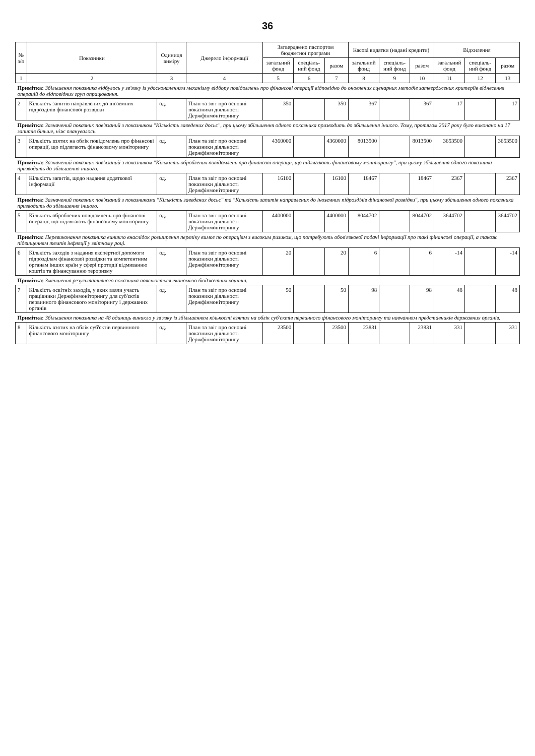36
| № з/п | Показники | Одиниця виміру | Джерело інформації | Затверджено паспортом бюджетної програми | | | Касові видатки (надані кредити) | | | Відхилення | | |
| --- | --- | --- | --- | --- | --- | --- | --- | --- | --- | --- | --- | --- |
| | | | | загальний фонд | спеціаль-ний фонд | разом | загальний фонд | спеціаль-ний фонд | разом | загальний фонд | спеціаль-ний фонд | разом |
| 1 | 2 | 3 | 4 | 5 | 6 | 7 | 8 | 9 | 10 | 11 | 12 | 13 |
| Примітка: Збільшення показника відбулось у зв'язку із удосконаленням механізму відбору повідомлень про фінансові операції відповідно до оновлених сценарних методів затверджених критеріїв віднесення операцій до відповідних груп опрацювання. | | | | | | | | | | | | |
| 2 | Кількість запитів направлених до іноземних підрозділів фінансової розвідки | од. | План та звіт про основні показники діяльності Держфінмоніторингу | 350 | | 350 | 367 | | 367 | 17 | | 17 |
| Примітка: Зазначений показник пов'язаний з показником "Кількість заведених досьє", при цьому збільшення одного показника призводить до збільшення іншого. Тому, протягом 2017 року було виконано на 17 запитів більше, ніж планувалось. | | | | | | | | | | | | |
| 3 | Кількість взятих на облік повідомлень про фінансові операції, що підлягають фінансовому моніторингу | од. | План та звіт про основні показники діяльності Держфінмоніторингу | 4360000 | | 4360000 | 8013500 | | 8013500 | 3653500 | | 3653500 |
| Примітка: Зазначений показник пов'язаний з показником "Кількість оброблених повідомлень про фінансові операції, що підлягають фінансовому моніторингу", при цьому збільшення одного показника призводить до збільшення іншого. | | | | | | | | | | | | |
| 4 | Кількість запитів, щодо надання додаткової інформації | од. | План та звіт про основні показники діяльності Держфінмоніторингу | 16100 | | 16100 | 18467 | | 18467 | 2367 | | 2367 |
| Примітка: Зазначений показник пов'язаний з показниками "Кількість заведених досьє" та "Кількість запитів направлених до іноземних підрозділів фінансової розвідки", при цьому збільшення одного показника призводить до збільшення іншого. | | | | | | | | | | | | |
| 5 | Кількість оброблених повідомлень про фінансові операції, що підлягають фінансовому моніторингу | од. | План та звіт про основні показники діяльності Держфінмоніторингу | 4400000 | | 4400000 | 8044702 | | 8044702 | 3644702 | | 3644702 |
| Примітка: Перевиконання показника виникло внаслідок розширення переліку вимог по операціям з високим ризиком, що потребують обов'язкової подачі інформації про такі фінансові операції, а також підвищенням темпів інфляції у звітному році. | | | | | | | | | | | | |
| 6 | Кількість заходів з надання експертної допомоги підрозділам фінансової розвідки та компетентним органам інших країн у сфері протидії відмиванню коштів та фінансуванню тероризму | од. | План та звіт про основні показники діяльності Держфінмоніторингу | 20 | | 20 | 6 | | 6 | -14 | | -14 |
| Примітка: Зменшення результативного показника пояснюється економією бюджетних коштів. | | | | | | | | | | | | |
| 7 | Кількість освітніх заходів, у яких взяли участь працівники Держфінмоніторингу для суб'єктів первинного фінансового моніторингу і державних органів | од. | План та звіт про основні показники діяльності Держфінмоніторингу | 50 | | 50 | 98 | | 98 | 48 | | 48 |
| Примітка: Збільшення показника на 48 одиниць виникло у зв'язку із збільшенням кількості взятих на облік суб'єктів первинного фінансового моніторингу та навчанням представників державних органів. | | | | | | | | | | | | |
| 8 | Кількість взятих на облік суб'єктів первинного фінансового моніторингу | од. | План та звіт про основні показники діяльності Держфінмоніторингу | 23500 | | 23500 | 23831 | | 23831 | 331 | | 331 |